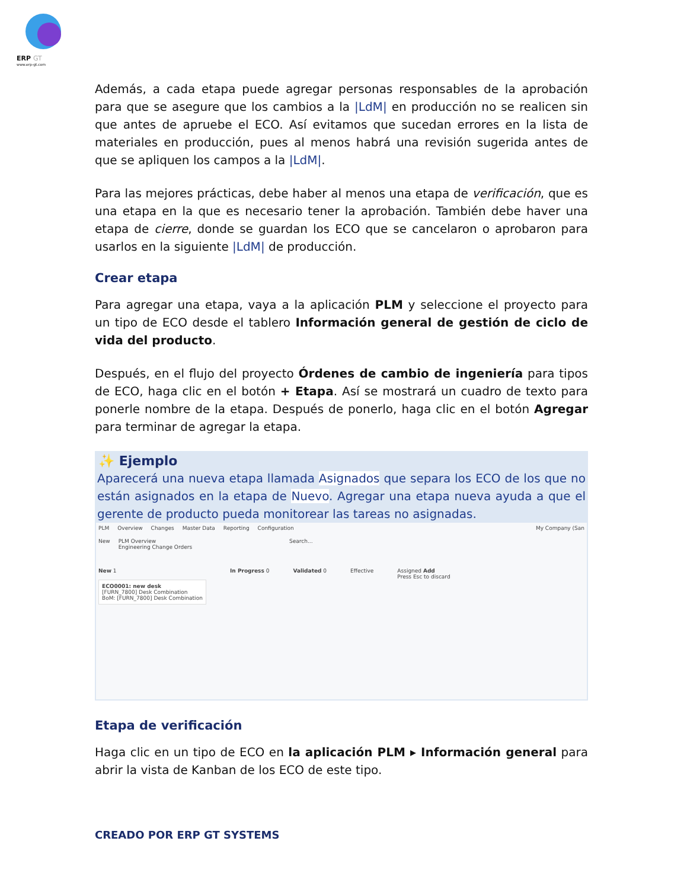ERP GT
www.erp-gt.com
Además, a cada etapa puede agregar personas responsables de la aprobación para que se asegure que los cambios a la |LdM| en producción no se realicen sin que antes de apruebe el ECO. Así evitamos que sucedan errores en la lista de materiales en producción, pues al menos habrá una revisión sugerida antes de que se apliquen los campos a la |LdM|.
Para las mejores prácticas, debe haber al menos una etapa de verificación, que es una etapa en la que es necesario tener la aprobación. También debe haver una etapa de cierre, donde se guardan los ECO que se cancelaron o aprobaron para usarlos en la siguiente |LdM| de producción.
Crear etapa
Para agregar una etapa, vaya a la aplicación PLM y seleccione el proyecto para un tipo de ECO desde el tablero Información general de gestión de ciclo de vida del producto.
Después, en el flujo del proyecto Órdenes de cambio de ingeniería para tipos de ECO, haga clic en el botón + Etapa. Así se mostrará un cuadro de texto para ponerle nombre de la etapa. Después de ponerlo, haga clic en el botón Agregar para terminar de agregar la etapa.
✨ Ejemplo
Aparecerá una nueva etapa llamada Asignados que separa los ECO de los que no están asignados en la etapa de Nuevo. Agregar una etapa nueva ayuda a que el gerente de producto pueda monitorear las tareas no asignadas.
PLM Overview Changes Master Data Reporting Configuration My Company (San
New PLM Overview
Engineering Change Orders Search...
New 1
ECO0001: new desk
[FURN_7800] Desk Combination
BoM: [FURN_7800] Desk Combination
In Progress 0 Validated 0 Effective Assigned Add
Press Esc to discard
Etapa de verificación
Haga clic en un tipo de ECO en la aplicación PLM ▸ Información general para abrir la vista de Kanban de los ECO de este tipo.
CREADO POR ERP GT SYSTEMS